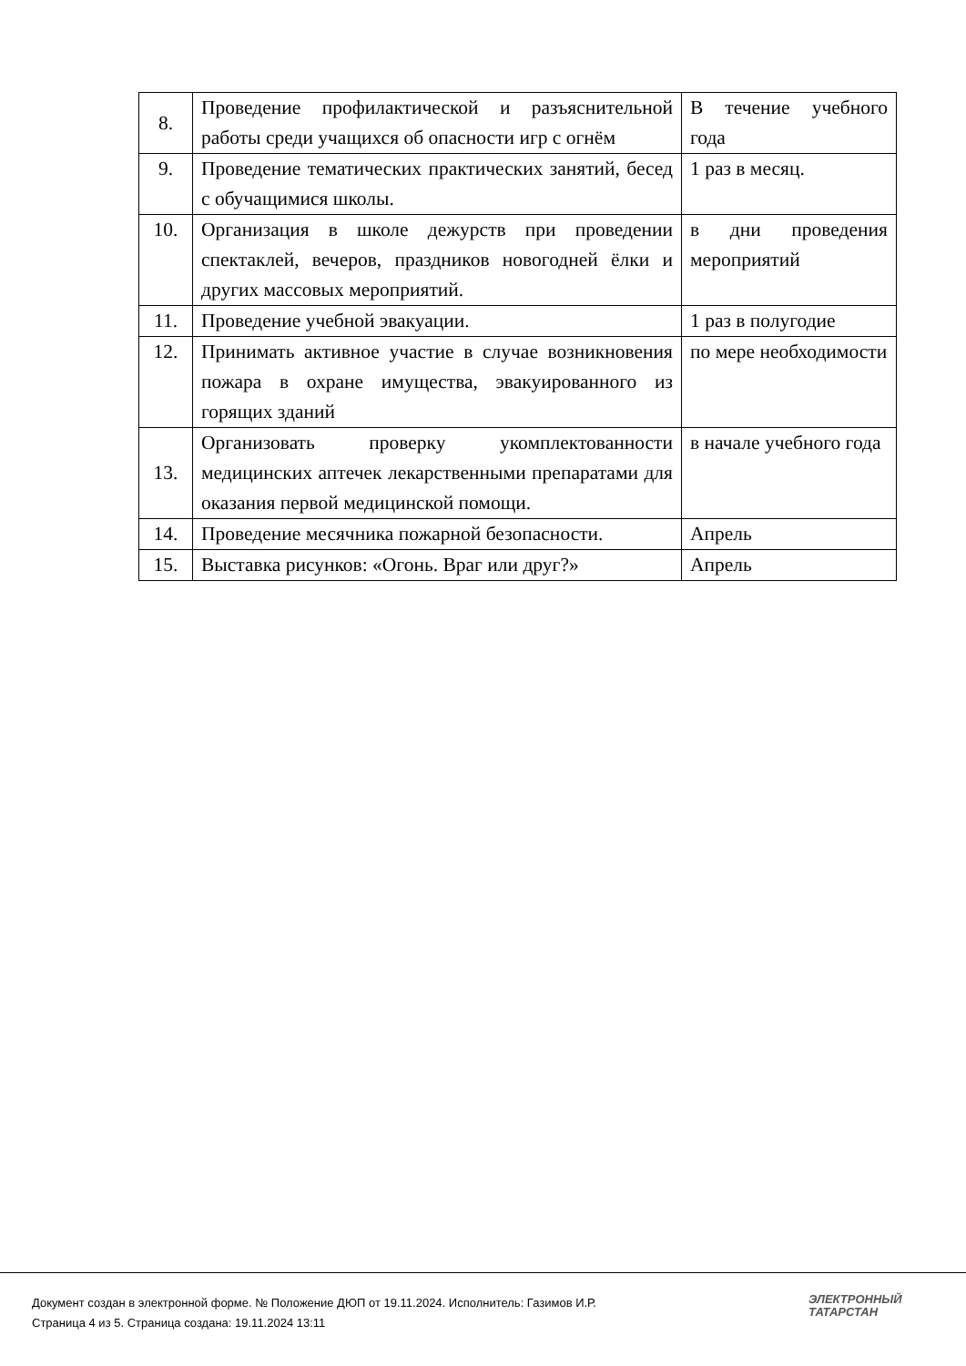| 8. | Проведение профилактической и разъяснительной работы среди учащихся об опасности игр с огнём | В течение учебного года |
| 9. | Проведение тематических практических занятий, бесед с обучащимися школы. | 1 раз в месяц. |
| 10. | Организация в школе дежурств при проведении спектаклей, вечеров, праздников новогодней ёлки и других массовых мероприятий. | в дни проведения мероприятий |
| 11. | Проведение учебной эвакуации. | 1 раз в полугодие |
| 12. | Принимать активное участие в случае возникновения пожара в охране имущества, эвакуированного из горящих зданий | по мере необходимости |
| 13. | Организовать проверку укомплектованности медицинских аптечек лекарственными препаратами для оказания первой медицинской помощи. | в начале учебного года |
| 14. | Проведение месячника пожарной безопасности. | Апрель |
| 15. | Выставка рисунков: «Огонь. Враг или друг?» | Апрель |
Документ создан в электронной форме. № Положение ДЮП от 19.11.2024. Исполнитель: Газимов И.Р.
Страница 4 из 5. Страница создана: 19.11.2024 13:11
ЭЛЕКТРОННЫЙ
ТАТАРСТАН